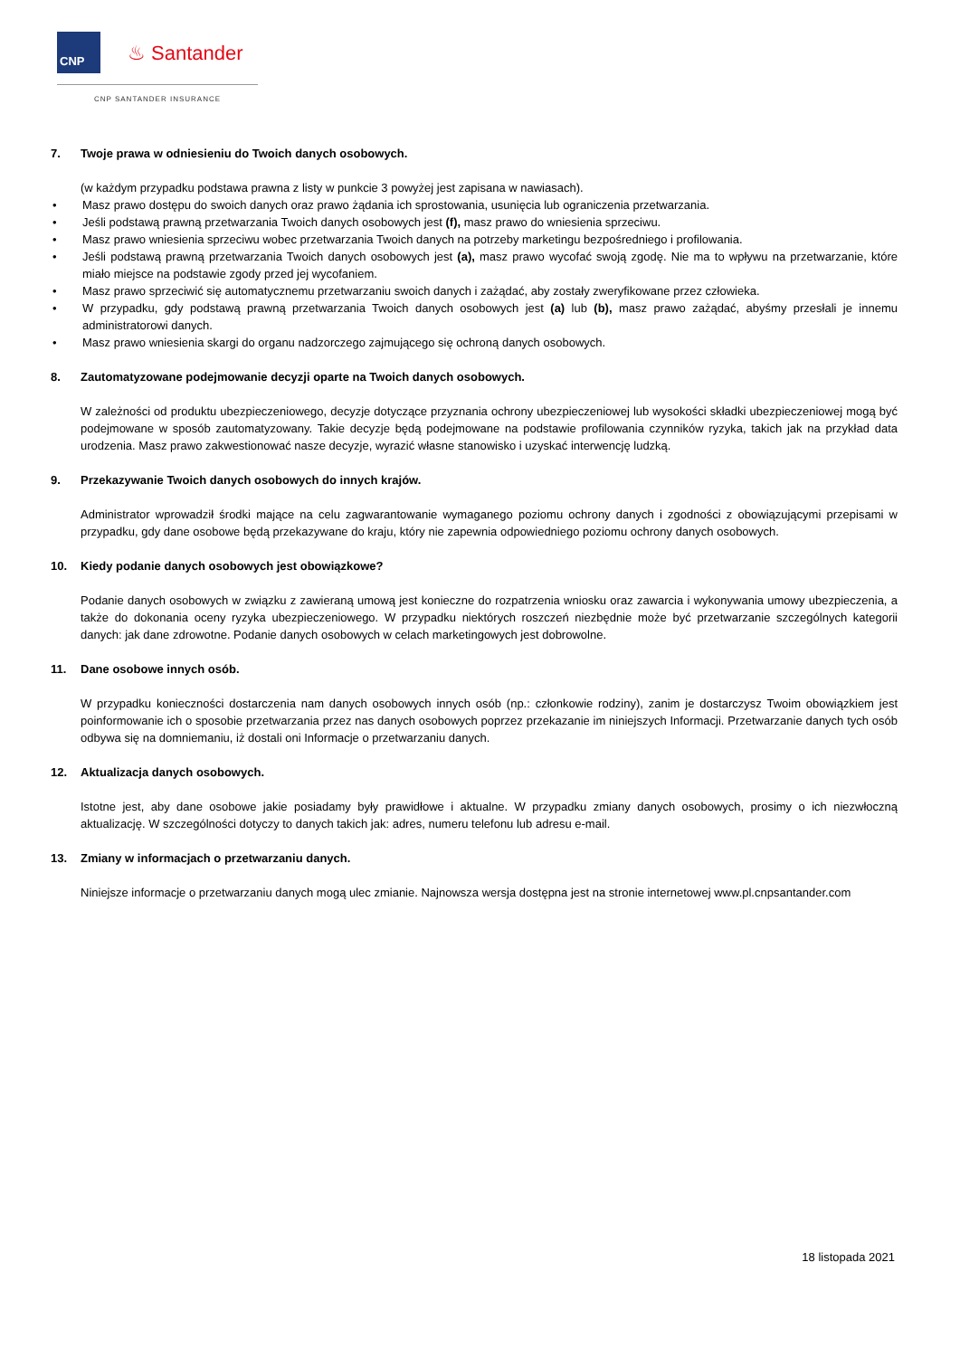CNP
♨ Santander
CNP SANTANDER INSURANCE
7. Twoje prawa w odniesieniu do Twoich danych osobowych.
(w każdym przypadku podstawa prawna z listy w punkcie 3 powyżej jest zapisana w nawiasach).
• Masz prawo dostępu do swoich danych oraz prawo żądania ich sprostowania, usunięcia lub ograniczenia przetwarzania.
• Jeśli podstawą prawną przetwarzania Twoich danych osobowych jest (f), masz prawo do wniesienia sprzeciwu.
• Masz prawo wniesienia sprzeciwu wobec przetwarzania Twoich danych na potrzeby marketingu bezpośredniego i profilowania.
• Jeśli podstawą prawną przetwarzania Twoich danych osobowych jest (a), masz prawo wycofać swoją zgodę. Nie ma to wpływu na przetwarzanie, które miało miejsce na podstawie zgody przed jej wycofaniem.
• Masz prawo sprzeciwić się automatycznemu przetwarzaniu swoich danych i zażądać, aby zostały zweryfikowane przez człowieka.
• W przypadku, gdy podstawą prawną przetwarzania Twoich danych osobowych jest (a) lub (b), masz prawo zażądać, abyśmy przesłali je innemu administratorowi danych.
• Masz prawo wniesienia skargi do organu nadzorczego zajmującego się ochroną danych osobowych.
8. Zautomatyzowane podejmowanie decyzji oparte na Twoich danych osobowych.
W zależności od produktu ubezpieczeniowego, decyzje dotyczące przyznania ochrony ubezpieczeniowej lub wysokości składki ubezpieczeniowej mogą być podejmowane w sposób zautomatyzowany. Takie decyzje będą podejmowane na podstawie profilowania czynników ryzyka, takich jak na przykład data urodzenia. Masz prawo zakwestionować nasze decyzje, wyrazić własne stanowisko i uzyskać interwencję ludzką.
9. Przekazywanie Twoich danych osobowych do innych krajów.
Administrator wprowadził środki mające na celu zagwarantowanie wymaganego poziomu ochrony danych i zgodności z obowiązującymi przepisami w przypadku, gdy dane osobowe będą przekazywane do kraju, który nie zapewnia odpowiedniego poziomu ochrony danych osobowych.
10. Kiedy podanie danych osobowych jest obowiązkowe?
Podanie danych osobowych w związku z zawieraną umową jest konieczne do rozpatrzenia wniosku oraz zawarcia i wykonywania umowy ubezpieczenia, a także do dokonania oceny ryzyka ubezpieczeniowego. W przypadku niektórych roszczeń niezbędnie może być przetwarzanie szczególnych kategorii danych: jak dane zdrowotne. Podanie danych osobowych w celach marketingowych jest dobrowolne.
11. Dane osobowe innych osób.
W przypadku konieczności dostarczenia nam danych osobowych innych osób (np.: członkowie rodziny), zanim je dostarczysz Twoim obowiązkiem jest poinformowanie ich o sposobie przetwarzania przez nas danych osobowych poprzez przekazanie im niniejszych Informacji. Przetwarzanie danych tych osób odbywa się na domniemaniu, iż dostali oni Informacje o przetwarzaniu danych.
12. Aktualizacja danych osobowych.
Istotne jest, aby dane osobowe jakie posiadamy były prawidłowe i aktualne. W przypadku zmiany danych osobowych, prosimy o ich niezwłoczną aktualizację. W szczególności dotyczy to danych takich jak: adres, numeru telefonu lub adresu e-mail.
13. Zmiany w informacjach o przetwarzaniu danych.
Niniejsze informacje o przetwarzaniu danych mogą ulec zmianie. Najnowsza wersja dostępna jest na stronie internetowej www.pl.cnpsantander.com
18 listopada 2021